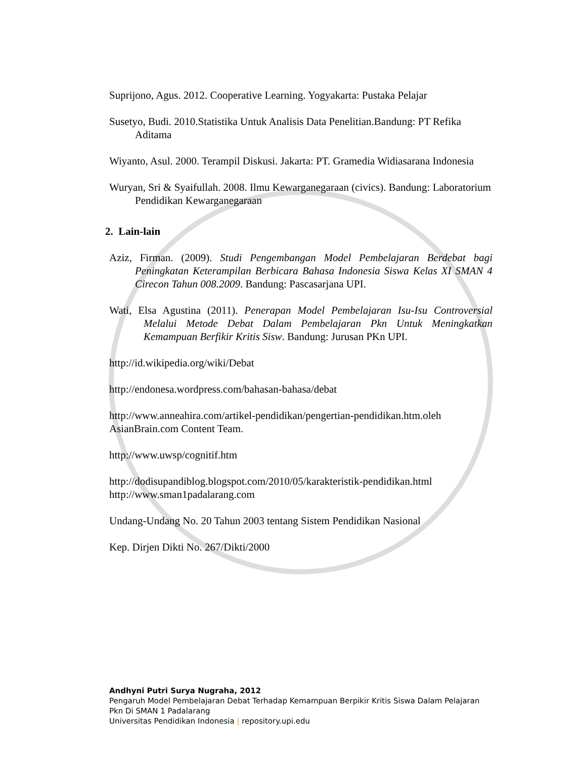Suprijono, Agus. 2012. Cooperative Learning. Yogyakarta: Pustaka Pelajar
Susetyo, Budi. 2010.Statistika Untuk Analisis Data Penelitian.Bandung: PT Refika Aditama
Wiyanto, Asul. 2000. Terampil Diskusi. Jakarta: PT. Gramedia Widiasarana Indonesia
Wuryan, Sri & Syaifullah. 2008. Ilmu Kewarganegaraan (civics). Bandung: Laboratorium Pendidikan Kewarganegaraan
2. Lain-lain
Aziz, Firman. (2009). Studi Pengembangan Model Pembelajaran Berdebat bagi Peningkatan Keterampilan Berbicara Bahasa Indonesia Siswa Kelas XI SMAN 4 Cirecon Tahun 008.2009. Bandung: Pascasarjana UPI.
Wati, Elsa Agustina (2011). Penerapan Model Pembelajaran Isu-Isu Controversial Melalui Metode Debat Dalam Pembelajaran Pkn Untuk Meningkatkan Kemampuan Berfikir Kritis Sisw. Bandung: Jurusan PKn UPI.
http://id.wikipedia.org/wiki/Debat
http://endonesa.wordpress.com/bahasan-bahasa/debat
http://www.anneahira.com/artikel-pendidikan/pengertian-pendidikan.htm.oleh AsianBrain.com Content Team.
http://www.uwsp/cognitif.htm
http://dodisupandiblog.blogspot.com/2010/05/karakteristik-pendidikan.html
http://www.sman1padalarang.com
Undang-Undang No. 20 Tahun 2003 tentang Sistem Pendidikan Nasional
Kep. Dirjen Dikti No. 267/Dikti/2000
Andhyni Putri Surya Nugraha, 2012
Pengaruh Model Pembelajaran Debat Terhadap Kemampuan Berpikir Kritis Siswa Dalam Pelajaran
Pkn Di SMAN 1 Padalarang
Universitas Pendidikan Indonesia | repository.upi.edu